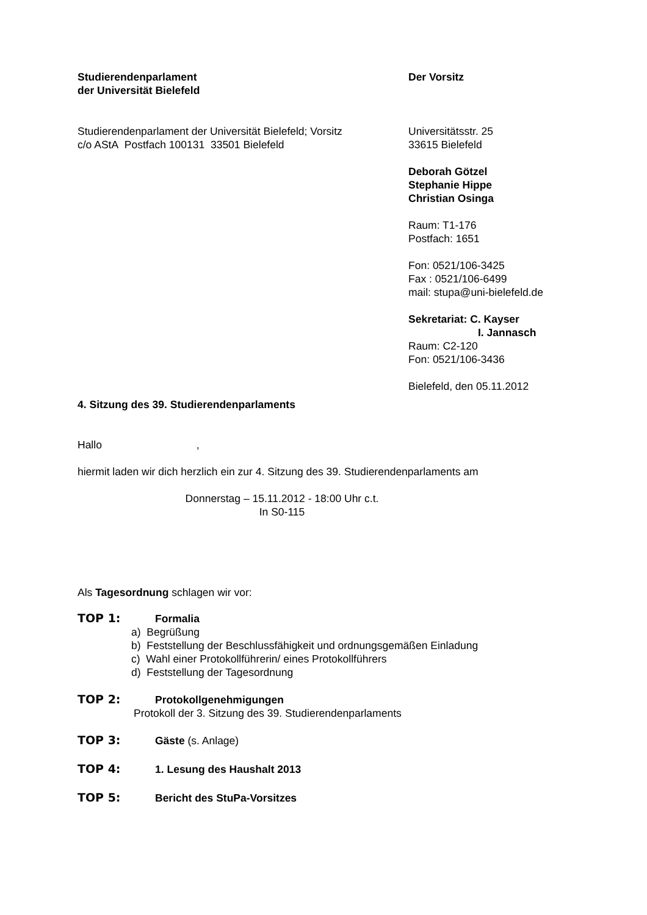Studierendenparlament
der Universität Bielefeld
Der Vorsitz
Studierendenparlament der Universität Bielefeld; Vorsitz
c/o AStA Postfach 100131 33501 Bielefeld
Universitätsstr. 25
33615 Bielefeld
Deborah Götzel
Stephanie Hippe
Christian Osinga
Raum: T1-176
Postfach: 1651
Fon: 0521/106-3425
Fax : 0521/106-6499
mail: stupa@uni-bielefeld.de
Sekretariat: C. Kayser
I. Jannasch
Raum: C2-120
Fon: 0521/106-3436
Bielefeld, den 05.11.2012
4. Sitzung des 39. Studierendenparlaments
Hallo ,
hiermit laden wir dich herzlich ein zur 4. Sitzung des 39. Studierendenparlaments am
Donnerstag – 15.11.2012 - 18:00 Uhr c.t.
In S0-115
Als Tagesordnung schlagen wir vor:
TOP 1: Formalia
a) Begrüßung
b) Feststellung der Beschlussfähigkeit und ordnungsgemäßen Einladung
c) Wahl einer Protokollführerin/ eines Protokollführers
d) Feststellung der Tagesordnung
TOP 2: Protokollgenehmigungen
Protokoll der 3. Sitzung des 39. Studierendenparlaments
TOP 3: Gäste (s. Anlage)
TOP 4: 1. Lesung des Haushalt 2013
TOP 5: Bericht des StuPa-Vorsitzes